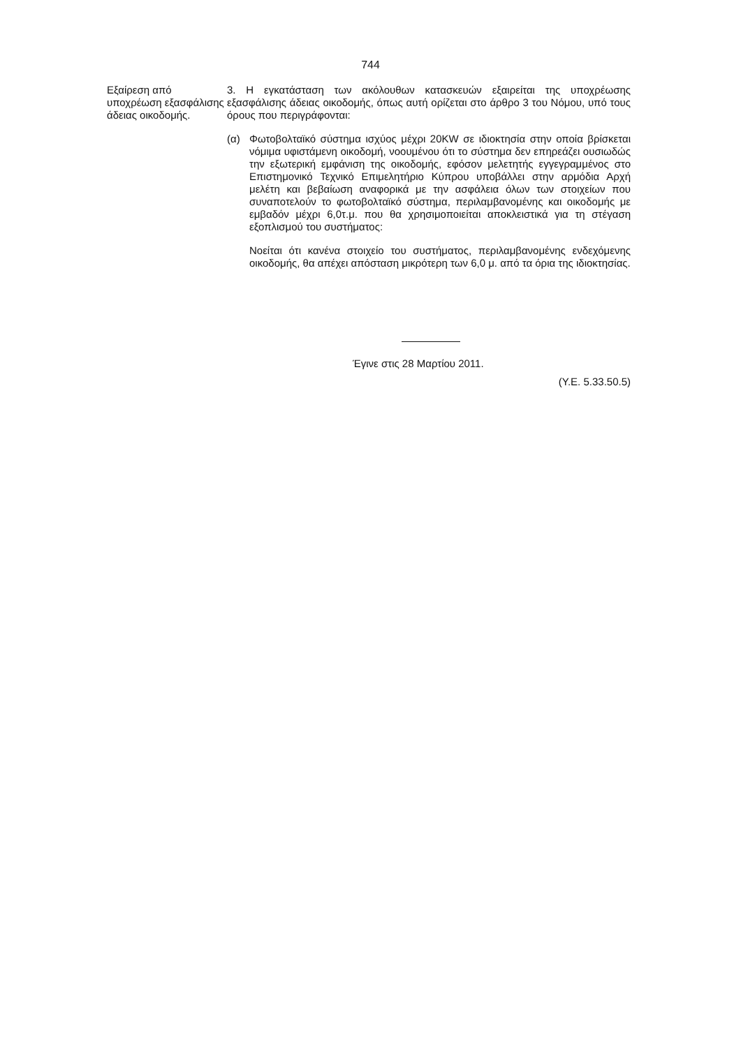744
Εξαίρεση από υποχρέωση εξασφάλισης άδειας οικοδομής.
3. Η εγκατάσταση των ακόλουθων κατασκευών εξαιρείται της υποχρέωσης εξασφάλισης άδειας οικοδομής, όπως αυτή ορίζεται στο άρθρο 3 του Νόμου, υπό τους όρους που περιγράφονται:
(α) Φωτοβολταϊκό σύστημα ισχύος μέχρι 20KW σε ιδιοκτησία στην οποία βρίσκεται νόμιμα υφιστάμενη οικοδομή, νοουμένου ότι το σύστημα δεν επηρεάζει ουσιωδώς την εξωτερική εμφάνιση της οικοδομής, εφόσον μελετητής εγγεγραμμένος στο Επιστημονικό Τεχνικό Επιμελητήριο Κύπρου υποβάλλει στην αρμόδια Αρχή μελέτη και βεβαίωση αναφορικά με την ασφάλεια όλων των στοιχείων που συναποτελούν το φωτοβολταϊκό σύστημα, περιλαμβανομένης και οικοδομής με εμβαδόν μέχρι 6,0τ.μ. που θα χρησιμοποιείται αποκλειστικά για τη στέγαση εξοπλισμού του συστήματος:
Νοείται ότι κανένα στοιχείο του συστήματος, περιλαμβανομένης ενδεχόμενης οικοδομής, θα απέχει απόσταση μικρότερη των 6,0 μ. από τα όρια της ιδιοκτησίας.
Έγινε στις 28 Μαρτίου 2011.
(Υ.Ε. 5.33.50.5)